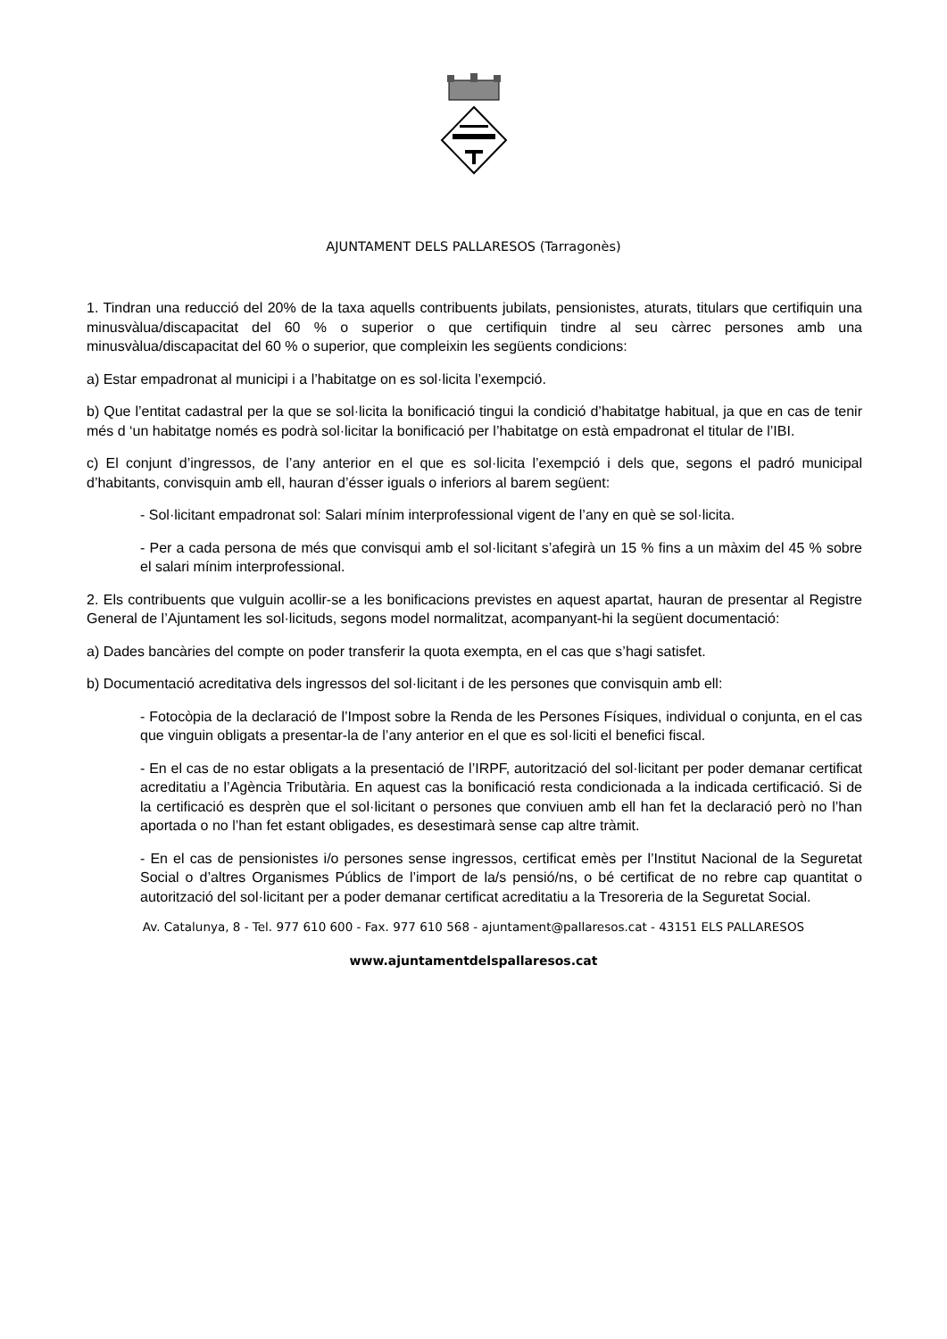AJUNTAMENT DELS PALLARESOS (Tarragonès)
1. Tindran una reducció del 20% de la taxa aquells contribuents jubilats, pensionistes, aturats, titulars que certifiquin una minusvàlua/discapacitat del 60 % o superior o que certifiquin tindre al seu càrrec persones amb una minusvàlua/discapacitat del 60 % o superior, que compleixin les següents condicions:
a) Estar empadronat al municipi i a l’habitatge on es sol·licita l’exempció.
b) Que l’entitat cadastral per la que se sol·licita la bonificació tingui la condició d’habitatge habitual, ja que en cas de tenir més d ‘un habitatge només es podrà sol·licitar la bonificació per l’habitatge on està empadronat el titular de l’IBI.
c) El conjunt d’ingressos, de l’any anterior en el que es sol·licita l’exempció i dels que, segons el padró municipal d’habitants, convisquin amb ell, hauran d’ésser iguals o inferiors al barem següent:
- Sol·licitant empadronat sol: Salari mínim interprofessional vigent de l’any en què se sol·licita.
- Per a cada persona de més que convisqui amb el sol·licitant s’afegirà un 15 % fins a un màxim del 45 % sobre el salari mínim interprofessional.
2. Els contribuents que vulguin acollir-se a les bonificacions previstes en aquest apartat, hauran de presentar al Registre General de l’Ajuntament les sol·licituds, segons model normalitzat, acompanyant-hi la següent documentació:
a) Dades bancàries del compte on poder transferir la quota exempta, en el cas que s’hagi satisfet.
b) Documentació acreditativa dels ingressos del sol·licitant i de les persones que convisquin amb ell:
- Fotocòpia de la declaració de l’Impost sobre la Renda de les Persones Físiques, individual o conjunta, en el cas que vinguin obligats a presentar-la de l’any anterior en el que es sol·liciti el benefici fiscal.
- En el cas de no estar obligats a la presentació de l’IRPF, autorització del sol·licitant per poder demanar certificat acreditatiu a l’Agència Tributària. En aquest cas la bonificació resta condicionada a la indicada certificació. Si de la certificació es desprèn que el sol·licitant o persones que conviuen amb ell han fet la declaració però no l’han aportada o no l’han fet estant obligades, es desestimarà sense cap altre tràmit.
- En el cas de pensionistes i/o persones sense ingressos, certificat emès per l’Institut Nacional de la Seguretat Social o d’altres Organismes Públics de l’import de la/s pensió/ns, o bé certificat de no rebre cap quantitat o autorització del sol·licitant per a poder demanar certificat acreditatiu a la Tresoreria de la Seguretat Social.
Av. Catalunya, 8 - Tel. 977 610 600 - Fax. 977 610 568 - ajuntament@pallaresos.cat - 43151 ELS PALLARESOS
www.ajuntamentdelspallaresos.cat